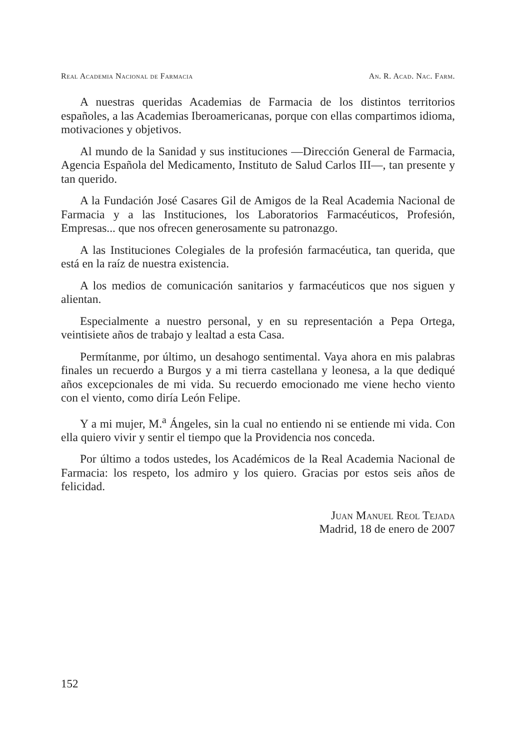Real Academia Nacional de Farmacia An. R. Acad. Nac. Farm.
A nuestras queridas Academias de Farmacia de los distintos territorios españoles, a las Academias Iberoamericanas, porque con ellas compartimos idioma, motivaciones y objetivos.
Al mundo de la Sanidad y sus instituciones —Dirección General de Farmacia, Agencia Española del Medicamento, Instituto de Salud Carlos III—, tan presente y tan querido.
A la Fundación José Casares Gil de Amigos de la Real Academia Nacional de Farmacia y a las Instituciones, los Laboratorios Farmacéuticos, Profesión, Empresas... que nos ofrecen generosamente su patronazgo.
A las Instituciones Colegiales de la profesión farmacéutica, tan querida, que está en la raíz de nuestra existencia.
A los medios de comunicación sanitarios y farmacéuticos que nos siguen y alientan.
Especialmente a nuestro personal, y en su representación a Pepa Ortega, veintisiete años de trabajo y lealtad a esta Casa.
Permítanme, por último, un desahogo sentimental. Vaya ahora en mis palabras finales un recuerdo a Burgos y a mi tierra castellana y leonesa, a la que dediqué años excepcionales de mi vida. Su recuerdo emocionado me viene hecho viento con el viento, como diría León Felipe.
Y a mi mujer, M.<sup>a</sup> Ángeles, sin la cual no entiendo ni se entiende mi vida. Con ella quiero vivir y sentir el tiempo que la Providencia nos conceda.
Por último a todos ustedes, los Académicos de la Real Academia Nacional de Farmacia: los respeto, los admiro y los quiero. Gracias por estos seis años de felicidad.
Juan Manuel Reol Tejada
Madrid, 18 de enero de 2007
152